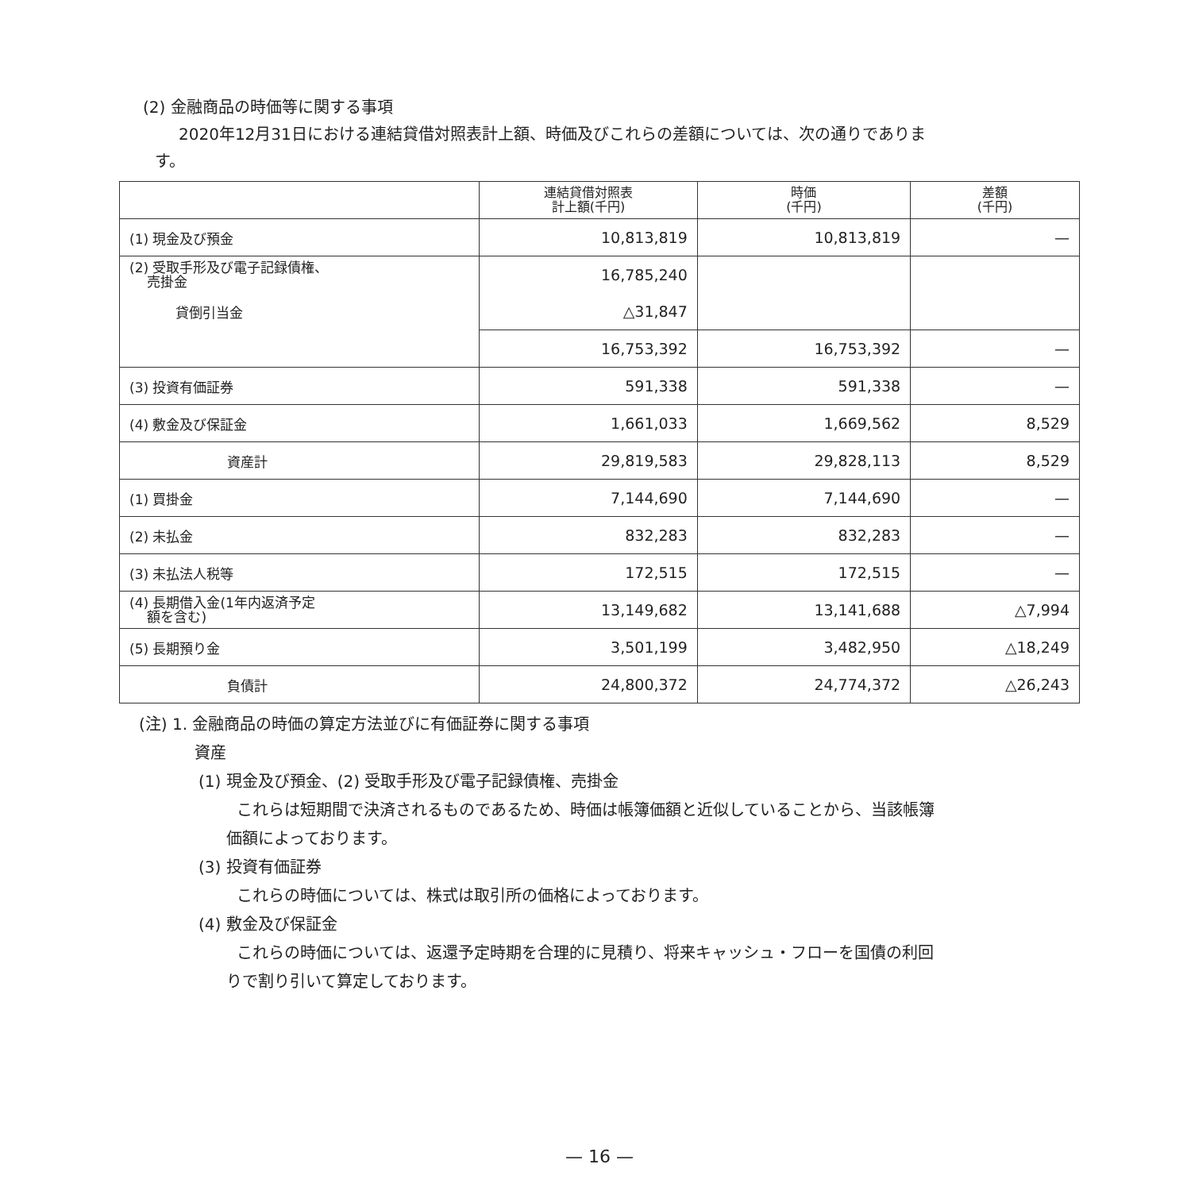(2) 金融商品の時価等に関する事項
2020年12月31日における連結貸借対照表計上額、時価及びこれらの差額については、次の通りでありま
す。
| | 連結貸借対照表 計上額(千円) | 時価 (千円) | 差額 (千円) |
| --- | --- | --- | --- |
| (1) 現金及び預金 | 10,813,819 | 10,813,819 | — |
| (2) 受取手形及び電子記録債権、 売掛金 | 16,785,240 | | |
| 貸倒引当金 | △31,847 | | |
| | 16,753,392 | 16,753,392 | — |
| (3) 投資有価証券 | 591,338 | 591,338 | — |
| (4) 敷金及び保証金 | 1,661,033 | 1,669,562 | 8,529 |
| 資産計 | 29,819,583 | 29,828,113 | 8,529 |
| (1) 買掛金 | 7,144,690 | 7,144,690 | — |
| (2) 未払金 | 832,283 | 832,283 | — |
| (3) 未払法人税等 | 172,515 | 172,515 | — |
| (4) 長期借入金(1年内返済予定 額を含む) | 13,149,682 | 13,141,688 | △7,994 |
| (5) 長期預り金 | 3,501,199 | 3,482,950 | △18,249 |
| 負債計 | 24,800,372 | 24,774,372 | △26,243 |
(注) 1. 金融商品の時価の算定方法並びに有価証券に関する事項
資産
(1) 現金及び預金、(2) 受取手形及び電子記録債権、売掛金
これらは短期間で決済されるものであるため、時価は帳簿価額と近似していることから、当該帳簿
価額によっております。
(3) 投資有価証券
これらの時価については、株式は取引所の価格によっております。
(4) 敷金及び保証金
これらの時価については、返還予定時期を合理的に見積り、将来キャッシュ・フローを国債の利回
りで割り引いて算定しております。
— 16 —